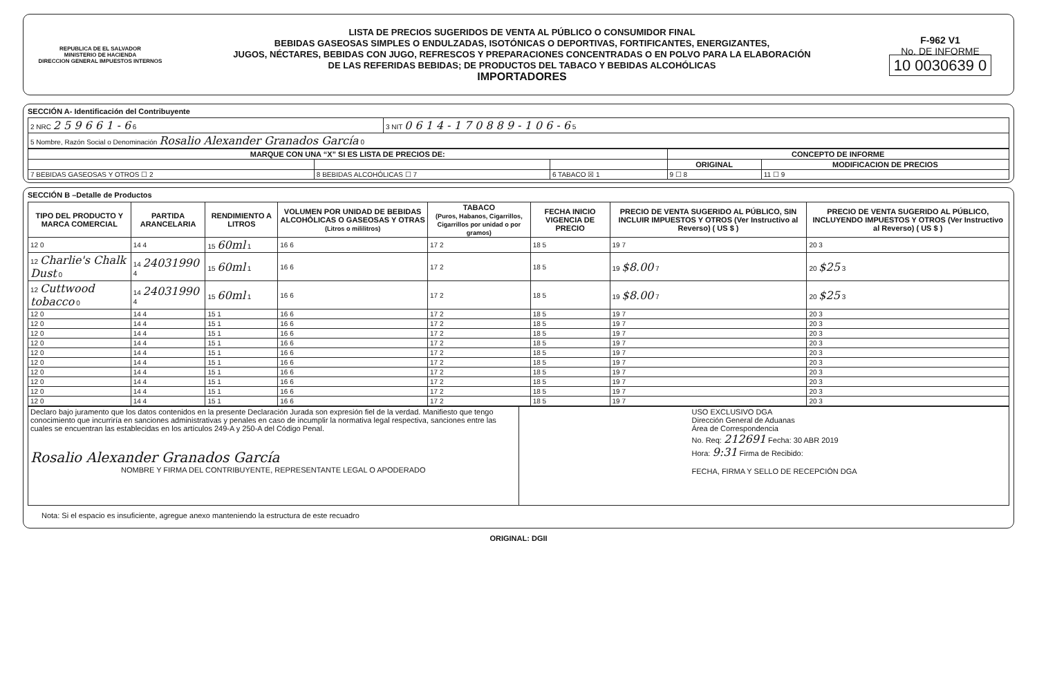REPUBLICA DE EL SALVADOR
MINISTERIO DE HACIENDA
DIRECCION GENERAL IMPUESTOS INTERNOS
LISTA DE PRECIOS SUGERIDOS DE VENTA AL PÚBLICO O CONSUMIDOR FINAL
BEBIDAS GASEOSAS SIMPLES O ENDULZADAS, ISOTÓNICAS O DEPORTIVAS, FORTIFICANTES, ENERGIZANTES,
JUGOS, NÉCTARES, BEBIDAS CON JUGO, REFRESCOS Y PREPARACIONES CONCENTRADAS O EN POLVO PARA LA ELABORACIÓN
DE LAS REFERIDAS BEBIDAS; DE PRODUCTOS DEL TABACO Y BEBIDAS ALCOHÓLICAS
IMPORTADORES
F-962 V1
No. DE INFORME
10 0030639 0
SECCIÓN A- Identificación del Contribuyente
| 2 NRC 2 5 9 6 6 1 - 6 6 | 3 NIT 0 6 1 4 - 1 7 0 8 8 9 - 1 0 6 - 6 5 |
| 5 Nombre, Razón Social o Denominación Rosalio Alexander Granados García 0 | |
| MARQUE CON UNA “X” SI ES LISTA DE PRECIOS DE: | | | CONCEPTO DE INFORME | |
| --- | --- | --- | --- | --- |
| | | | ORIGINAL | MODIFICACION DE PRECIOS |
| 7 BEBIDAS GASEOSAS Y OTROS ☐ 2 | 8 BEBIDAS ALCOHÓLICAS ☐ 7 | 6 TABACO ☒ 1 | 9 ☐ 8 | 11 ☐ 9 |
SECCIÓN B –Detalle de Productos
| TIPO DEL PRODUCTO Y MARCA COMERCIAL | PARTIDA ARANCELARIA | RENDIMIENTO A LITROS | VOLUMEN POR UNIDAD DE BEBIDAS ALCOHÓLICAS O GASEOSAS Y OTRAS (Litros o mililitros) | TABACO (Puros, Habanos, Cigarrillos, Cigarrillos por unidad o por gramos) | FECHA INICIO VIGENCIA DE PRECIO | PRECIO DE VENTA SUGERIDO AL PÚBLICO, SIN INCLUIR IMPUESTOS Y OTROS (Ver Instructivo al Reverso) ( US $ ) | PRECIO DE VENTA SUGERIDO AL PÚBLICO, INCLUYENDO IMPUESTOS Y OTROS (Ver Instructivo al Reverso) ( US $ ) |
| --- | --- | --- | --- | --- | --- | --- | --- |
| 12 0 | 14 4 | 15 60ml 1 | 16 6 | 17 2 | 18 5 | 19 7 | 20 3 |
| 12 Charlie's Chalk Dust 0 | 14 24031990 4 | 15 60ml 1 | 16 6 | 17 2 | 18 5 | 19 $8.00 7 | 20 $25 3 |
| 12 Cuttwood tobacco 0 | 14 24031990 4 | 15 60ml 1 | 16 6 | 17 2 | 18 5 | 19 $8.00 7 | 20 $25 3 |
| 12 0 | 14 4 | 15 1 | 16 6 | 17 2 | 18 5 | 19 7 | 20 3 |
| 12 0 | 14 4 | 15 1 | 16 6 | 17 2 | 18 5 | 19 7 | 20 3 |
| 12 0 | 14 4 | 15 1 | 16 6 | 17 2 | 18 5 | 19 7 | 20 3 |
| 12 0 | 14 4 | 15 1 | 16 6 | 17 2 | 18 5 | 19 7 | 20 3 |
| 12 0 | 14 4 | 15 1 | 16 6 | 17 2 | 18 5 | 19 7 | 20 3 |
| 12 0 | 14 4 | 15 1 | 16 6 | 17 2 | 18 5 | 19 7 | 20 3 |
| 12 0 | 14 4 | 15 1 | 16 6 | 17 2 | 18 5 | 19 7 | 20 3 |
| 12 0 | 14 4 | 15 1 | 16 6 | 17 2 | 18 5 | 19 7 | 20 3 |
| 12 0 | 14 4 | 15 1 | 16 6 | 17 2 | 18 5 | 19 7 | 20 3 |
| 12 0 | 14 4 | 15 1 | 16 6 | 17 2 | 18 5 | 19 7 | 20 3 |
| Declaro bajo juramento que los datos contenidos en la presente Declaración Jurada son expresión fiel de la verdad. Manifiesto que tengo conocimiento que incurriría en sanciones administrativas y penales en caso de incumplir la normativa legal respectiva, sanciones entre las cuales se encuentran las establecidas en los artículos 249-A y 250-A del Código Penal. Rosalio Alexander Granados García NOMBRE Y FIRMA DEL CONTRIBUYENTE, REPRESENTANTE LEGAL O APODERADO | USO EXCLUSIVO DGA Dirección General de Aduanas Área de Correspondencia No. Req: 212691 Fecha: 30 ABR 2019 Hora: 9:31 Firma de Recibido: FECHA, FIRMA Y SELLO DE RECEPCIÓN DGA |
Nota: Si el espacio es insuficiente, agregue anexo manteniendo la estructura de este recuadro
ORIGINAL: DGII